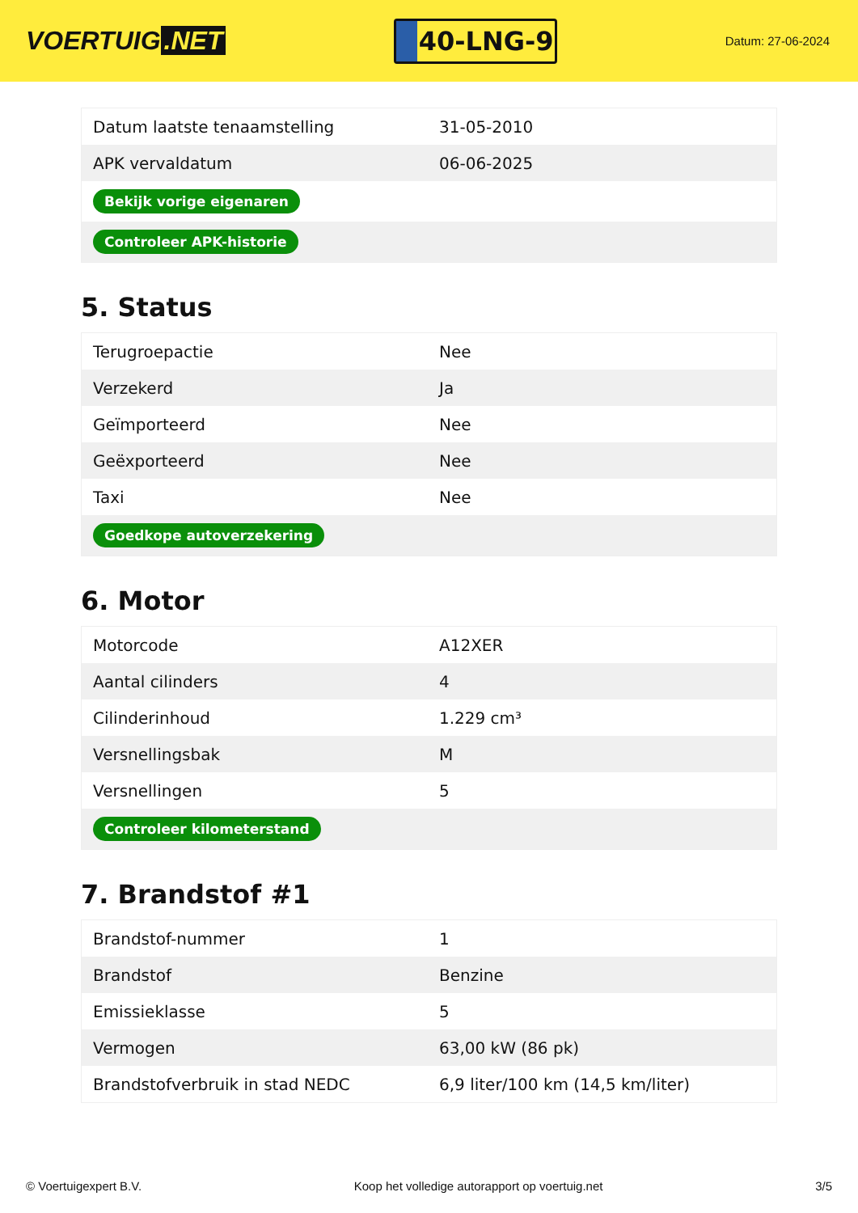VOERTUIG.NET
40-LNG-9
Datum: 27-06-2024
| Datum laatste tenaamstelling | 31-05-2010 |
| APK vervaldatum | 06-06-2025 |
| Bekijk vorige eigenaren | |
| Controleer APK-historie | |
5. Status
| Terugroepactie | Nee |
| Verzekerd | Ja |
| Geïmporteerd | Nee |
| Geëxporteerd | Nee |
| Taxi | Nee |
| Goedkope autoverzekering | |
6. Motor
| Motorcode | A12XER |
| Aantal cilinders | 4 |
| Cilinderinhoud | 1.229 cm³ |
| Versnellingsbak | M |
| Versnellingen | 5 |
| Controleer kilometerstand | |
7. Brandstof #1
| Brandstof-nummer | 1 |
| Brandstof | Benzine |
| Emissieklasse | 5 |
| Vermogen | 63,00 kW (86 pk) |
| Brandstofverbruik in stad NEDC | 6,9 liter/100 km (14,5 km/liter) |
© Voertuigexpert B.V. Koop het volledige autorapport op voertuig.net 3/5